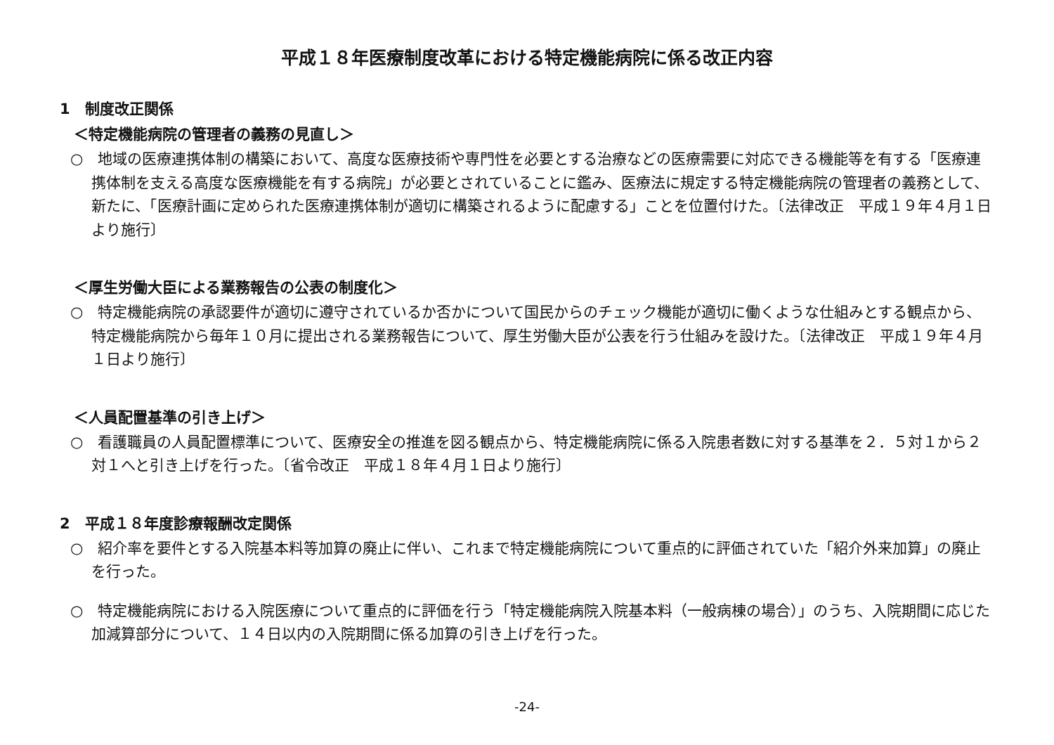平成１８年医療制度改革における特定機能病院に係る改正内容
1　制度改正関係
＜特定機能病院の管理者の義務の見直し＞
○　地域の医療連携体制の構築において、高度な医療技術や専門性を必要とする治療などの医療需要に対応できる機能等を有する「医療連携体制を支える高度な医療機能を有する病院」が必要とされていることに鑑み、医療法に規定する特定機能病院の管理者の義務として、新たに、「医療計画に定められた医療連携体制が適切に構築されるように配慮する」ことを位置付けた。〔法律改正　平成１９年４月１日より施行〕
＜厚生労働大臣による業務報告の公表の制度化＞
○　特定機能病院の承認要件が適切に遵守されているか否かについて国民からのチェック機能が適切に働くような仕組みとする観点から、特定機能病院から毎年１０月に提出される業務報告について、厚生労働大臣が公表を行う仕組みを設けた。〔法律改正　平成１９年４月１日より施行〕
＜人員配置基準の引き上げ＞
○　看護職員の人員配置標準について、医療安全の推進を図る観点から、特定機能病院に係る入院患者数に対する基準を２．５対１から２対１へと引き上げを行った。〔省令改正　平成１８年４月１日より施行〕
2　平成１８年度診療報酬改定関係
○　紹介率を要件とする入院基本料等加算の廃止に伴い、これまで特定機能病院について重点的に評価されていた「紹介外来加算」の廃止を行った。
○　特定機能病院における入院医療について重点的に評価を行う「特定機能病院入院基本料（一般病棟の場合）」のうち、入院期間に応じた加減算部分について、１４日以内の入院期間に係る加算の引き上げを行った。
-24-